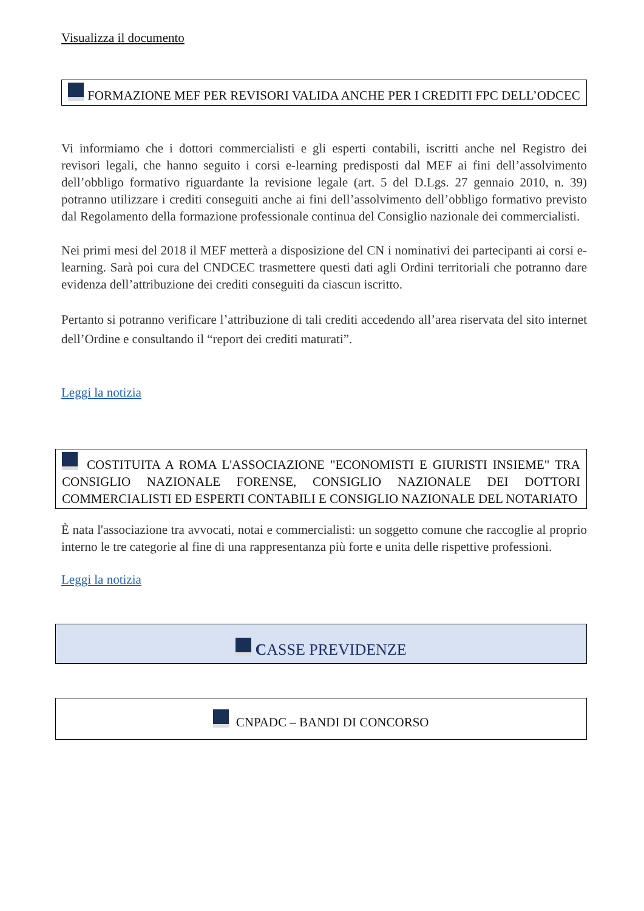Visualizza il documento
FORMAZIONE MEF PER REVISORI VALIDA ANCHE PER I CREDITI FPC DELL’ODCEC
Vi informiamo che i dottori commercialisti e gli esperti contabili, iscritti anche nel Registro dei revisori legali, che hanno seguito i corsi e-learning predisposti dal MEF ai fini dell’assolvimento dell’obbligo formativo riguardante la revisione legale (art. 5 del D.Lgs. 27 gennaio 2010, n. 39) potranno utilizzare i crediti conseguiti anche ai fini dell’assolvimento dell’obbligo formativo previsto dal Regolamento della formazione professionale continua del Consiglio nazionale dei commercialisti.
Nei primi mesi del 2018 il MEF metterà a disposizione del CN i nominativi dei partecipanti ai corsi e-learning. Sarà poi cura del CNDCEC trasmettere questi dati agli Ordini territoriali che potranno dare evidenza dell’attribuzione dei crediti conseguiti da ciascun iscritto.
Pertanto si potranno verificare l’attribuzione di tali crediti accedendo all’area riservata del sito internet dell’Ordine e consultando il “report dei crediti maturati”.
Leggi la notizia
COSTITUITA A ROMA L'ASSOCIAZIONE "ECONOMISTI E GIURISTI INSIEME" TRA CONSIGLIO NAZIONALE FORENSE, CONSIGLIO NAZIONALE DEI DOTTORI COMMERCIALISTI ED ESPERTI CONTABILI E CONSIGLIO NAZIONALE DEL NOTARIATO
È nata l'associazione tra avvocati, notai e commercialisti: un soggetto comune che raccoglie al proprio interno le tre categorie al fine di una rappresentanza più forte e unita delle rispettive professioni.
Leggi la notizia
CASSE PREVIDENZE
CNPADC – BANDI DI CONCORSO